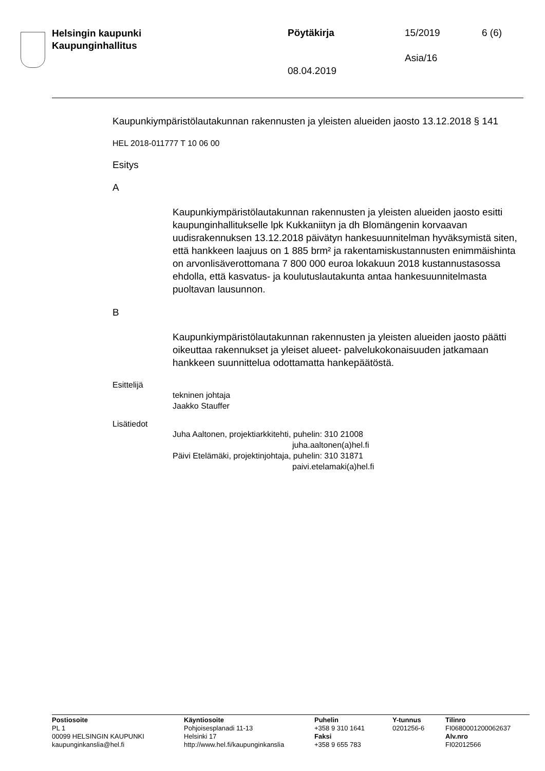Helsingin kaupunki
Kaupunginhallitus
Pöytäkirja 15/2019 6 (6)
Asia/16
08.04.2019
Kaupunkiympäristölautakunnan rakennusten ja yleisten alueiden jaosto 13.12.2018 § 141
HEL 2018-011777 T 10 06 00
Esitys
A
Kaupunkiympäristölautakunnan rakennusten ja yleisten alueiden jaosto esitti kaupunginhallitukselle lpk Kukkaniityn ja dh Blomängenin korvaavan uudisrakennuksen 13.12.2018 päivätyn hankesuunnitelman hyväksymistä siten, että hankkeen laajuus on 1 885 brm² ja rakentamiskustannusten enimmäishinta on arvonlisäverottomana 7 800 000 euroa lokakuun 2018 kustannustasossa ehdolla, että kasvatus- ja koulutuslautakunta antaa hankesuunnitelmasta puoltavan lausunnon.
B
Kaupunkiympäristölautakunnan rakennusten ja yleisten alueiden jaosto päätti oikeuttaa rakennukset ja yleiset alueet- palvelukokonaisuuden jatkamaan hankkeen suunnittelua odottamatta hankepäätöstä.
Esittelijä
tekninen johtaja
Jaakko Stauffer
Lisätiedot
Juha Aaltonen, projektiarkkitehti, puhelin: 310 21008
juha.aaltonen(a)hel.fi
Päivi Etelämäki, projektinjohtaja, puhelin: 310 31871
paivi.etelamaki(a)hel.fi
Postiosoite
PL 1
00099 HELSINGIN KAUPUNKI
kaupunginkanslia@hel.fi
Käyntiosoite
Pohjoisesplanadi 11-13
Helsinki 17
http://www.hel.fi/kaupunginkanslia
Puhelin
+358 9 310 1641
Faksi
+358 9 655 783
Y-tunnus
0201256-6
Tilinro
FI0680001200062637
Alv.nro
FI02012566